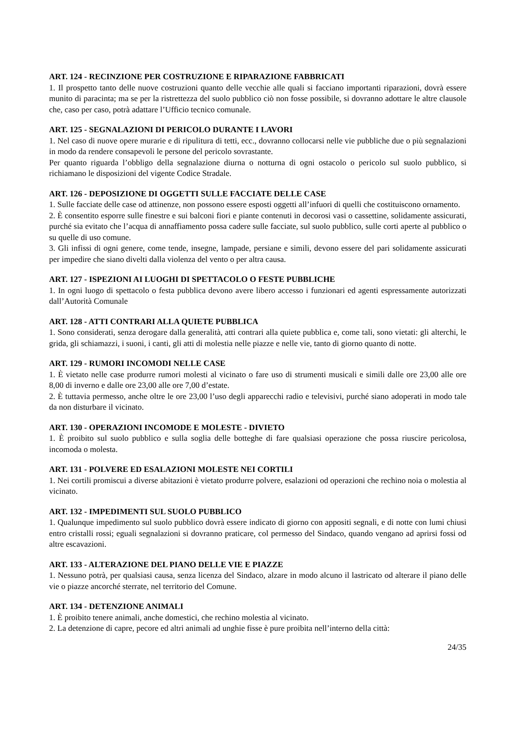ART. 124 - RECINZIONE PER COSTRUZIONE E RIPARAZIONE FABBRICATI
1. Il prospetto tanto delle nuove costruzioni quanto delle vecchie alle quali si facciano importanti riparazioni, dovrà essere munito di paracinta; ma se per la ristrettezza del suolo pubblico ciò non fosse possibile, si dovranno adottare le altre clausole che, caso per caso, potrà adattare l’Ufficio tecnico comunale.
ART. 125 - SEGNALAZIONI DI PERICOLO DURANTE I LAVORI
1. Nel caso di nuove opere murarie e di ripulitura di tetti, ecc., dovranno collocarsi nelle vie pubbliche due o più segnalazioni in modo da rendere consapevoli le persone del pericolo sovrastante.
Per quanto riguarda l’obbligo della segnalazione diurna o notturna di ogni ostacolo o pericolo sul suolo pubblico, si richiamano le disposizioni del vigente Codice Stradale.
ART. 126 - DEPOSIZIONE DI OGGETTI SULLE FACCIATE DELLE CASE
1. Sulle facciate delle case od attinenze, non possono essere esposti oggetti all’infuori di quelli che costituiscono ornamento.
2. È consentito esporre sulle finestre e sui balconi fiori e piante contenuti in decorosi vasi o cassettine, solidamente assicurati, purché sia evitato che l’acqua di annaffiamento possa cadere sulle facciate, sul suolo pubblico, sulle corti aperte al pubblico o su quelle di uso comune.
3. Gli infissi di ogni genere, come tende, insegne, lampade, persiane e simili, devono essere del pari solidamente assicurati per impedire che siano divelti dalla violenza del vento o per altra causa.
ART. 127 - ISPEZIONI AI LUOGHI DI SPETTACOLO O FESTE PUBBLICHE
1. In ogni luogo di spettacolo o festa pubblica devono avere libero accesso i funzionari ed agenti espressamente autorizzati dall’Autorità Comunale
ART. 128 - ATTI CONTRARI ALLA QUIETE PUBBLICA
1. Sono considerati, senza derogare dalla generalità, atti contrari alla quiete pubblica e, come tali, sono vietati: gli alterchi, le grida, gli schiamazzi, i suoni, i canti, gli atti di molestia nelle piazze e nelle vie, tanto di giorno quanto di notte.
ART. 129 - RUMORI INCOMODI NELLE CASE
1. È vietato nelle case produrre rumori molesti al vicinato o fare uso di strumenti musicali e simili dalle ore 23,00 alle ore 8,00 di inverno e dalle ore 23,00 alle ore 7,00 d’estate.
2. È tuttavia permesso, anche oltre le ore 23,00 l’uso degli apparecchi radio e televisivi, purché siano adoperati in modo tale da non disturbare il vicinato.
ART. 130 - OPERAZIONI INCOMODE E MOLESTE - DIVIETO
1. È proibito sul suolo pubblico e sulla soglia delle botteghe di fare qualsiasi operazione che possa riuscire pericolosa, incomoda o molesta.
ART. 131 - POLVERE ED ESALAZIONI MOLESTE NEI CORTILI
1. Nei cortili promiscui a diverse abitazioni è vietato produrre polvere, esalazioni od operazioni che rechino noia o molestia al vicinato.
ART. 132 - IMPEDIMENTI SUL SUOLO PUBBLICO
1. Qualunque impedimento sul suolo pubblico dovrà essere indicato di giorno con appositi segnali, e di notte con lumi chiusi entro cristalli rossi; eguali segnalazioni si dovranno praticare, col permesso del Sindaco, quando vengano ad aprirsi fossi od altre escavazioni.
ART. 133 - ALTERAZIONE DEL PIANO DELLE VIE E PIAZZE
1. Nessuno potrà, per qualsiasi causa, senza licenza del Sindaco, alzare in modo alcuno il lastricato od alterare il piano delle vie o piazze ancorché sterrate, nel territorio del Comune.
ART. 134 - DETENZIONE ANIMALI
1. È proibito tenere animali, anche domestici, che rechino molestia al vicinato.
2. La detenzione di capre, pecore ed altri animali ad unghie fisse è pure proibita nell’interno della città:
24/35